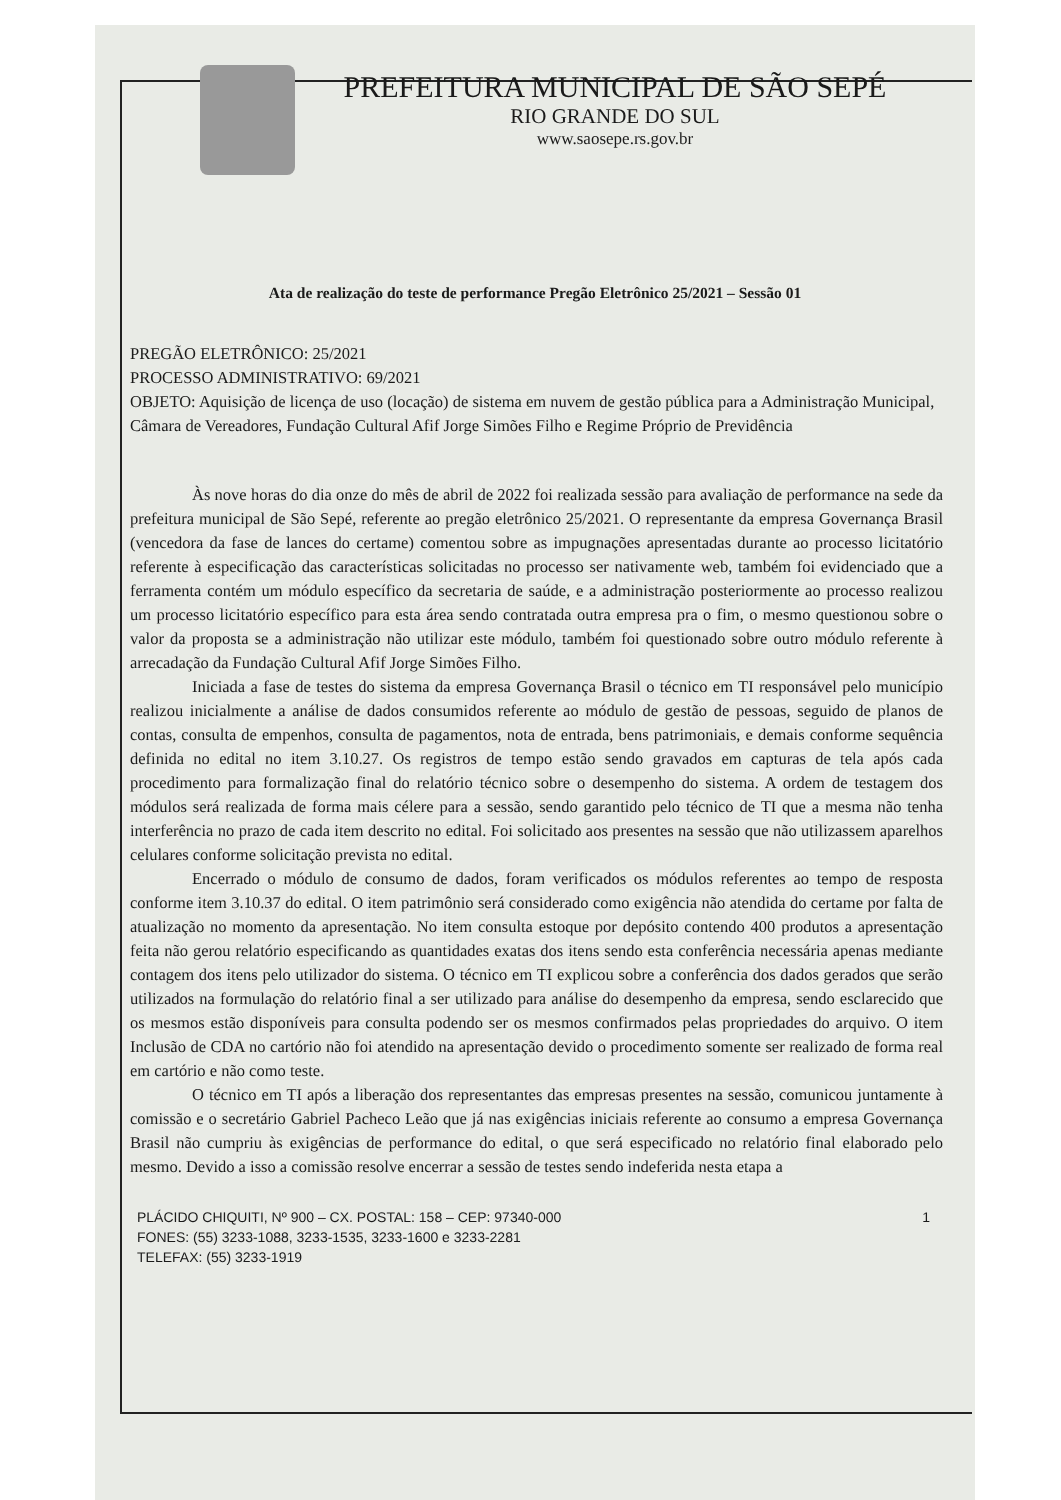PREFEITURA MUNICIPAL DE SÃO SEPÉ
RIO GRANDE DO SUL
www.saosepe.rs.gov.br
Ata de realização do teste de performance Pregão Eletrônico 25/2021 – Sessão 01
PREGÃO ELETRÔNICO: 25/2021
PROCESSO ADMINISTRATIVO: 69/2021
OBJETO: Aquisição de licença de uso (locação) de sistema em nuvem de gestão pública para a Administração Municipal, Câmara de Vereadores, Fundação Cultural Afif Jorge Simões Filho e Regime Próprio de Previdência
Às nove horas do dia onze do mês de abril de 2022 foi realizada sessão para avaliação de performance na sede da prefeitura municipal de São Sepé, referente ao pregão eletrônico 25/2021. O representante da empresa Governança Brasil (vencedora da fase de lances do certame) comentou sobre as impugnações apresentadas durante ao processo licitatório referente à especificação das características solicitadas no processo ser nativamente web, também foi evidenciado que a ferramenta contém um módulo específico da secretaria de saúde, e a administração posteriormente ao processo realizou um processo licitatório específico para esta área sendo contratada outra empresa pra o fim, o mesmo questionou sobre o valor da proposta se a administração não utilizar este módulo, também foi questionado sobre outro módulo referente à arrecadação da Fundação Cultural Afif Jorge Simões Filho.
Iniciada a fase de testes do sistema da empresa Governança Brasil o técnico em TI responsável pelo município realizou inicialmente a análise de dados consumidos referente ao módulo de gestão de pessoas, seguido de planos de contas, consulta de empenhos, consulta de pagamentos, nota de entrada, bens patrimoniais, e demais conforme sequência definida no edital no item 3.10.27. Os registros de tempo estão sendo gravados em capturas de tela após cada procedimento para formalização final do relatório técnico sobre o desempenho do sistema. A ordem de testagem dos módulos será realizada de forma mais célere para a sessão, sendo garantido pelo técnico de TI que a mesma não tenha interferência no prazo de cada item descrito no edital. Foi solicitado aos presentes na sessão que não utilizassem aparelhos celulares conforme solicitação prevista no edital.
Encerrado o módulo de consumo de dados, foram verificados os módulos referentes ao tempo de resposta conforme item 3.10.37 do edital. O item patrimônio será considerado como exigência não atendida do certame por falta de atualização no momento da apresentação. No item consulta estoque por depósito contendo 400 produtos a apresentação feita não gerou relatório especificando as quantidades exatas dos itens sendo esta conferência necessária apenas mediante contagem dos itens pelo utilizador do sistema. O técnico em TI explicou sobre a conferência dos dados gerados que serão utilizados na formulação do relatório final a ser utilizado para análise do desempenho da empresa, sendo esclarecido que os mesmos estão disponíveis para consulta podendo ser os mesmos confirmados pelas propriedades do arquivo. O item Inclusão de CDA no cartório não foi atendido na apresentação devido o procedimento somente ser realizado de forma real em cartório e não como teste.
O técnico em TI após a liberação dos representantes das empresas presentes na sessão, comunicou juntamente à comissão e o secretário Gabriel Pacheco Leão que já nas exigências iniciais referente ao consumo a empresa Governança Brasil não cumpriu às exigências de performance do edital, o que será especificado no relatório final elaborado pelo mesmo. Devido a isso a comissão resolve encerrar a sessão de testes sendo indeferida nesta etapa a
1 PLÁCIDO CHIQUITI, Nº 900 – CX. POSTAL: 158 – CEP: 97340-000
FONES: (55) 3233-1088, 3233-1535, 3233-1600 e 3233-2281
TELEFAX: (55) 3233-1919